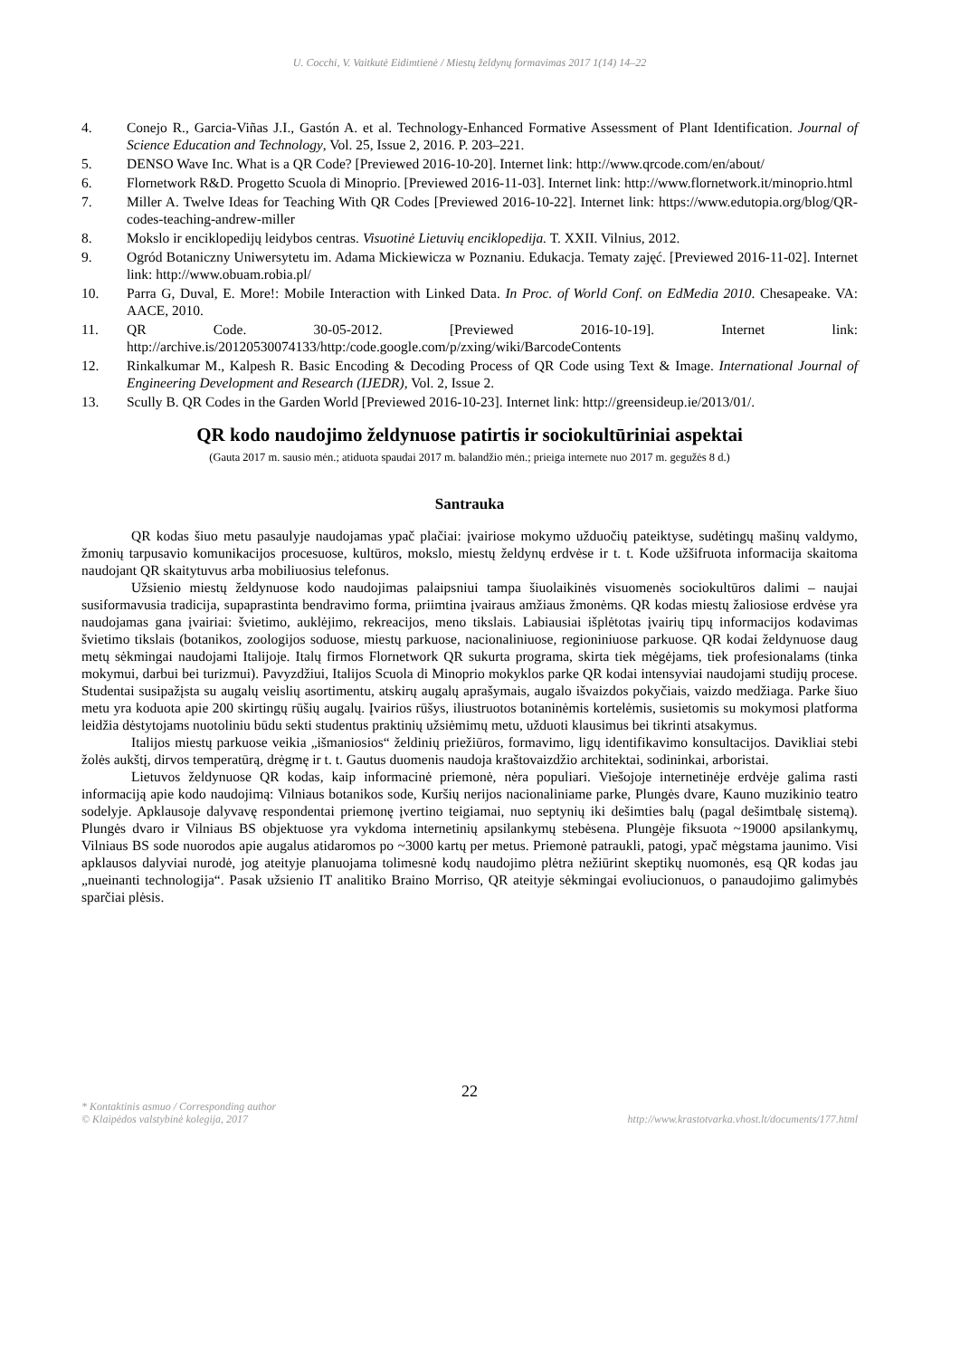U. Cocchi, V. Vaitkutė Eidimtienė / Miestų želdynų formavimas 2017 1(14) 14–22
4. Conejo R., Garcia-Viñas J.I., Gastón A. et al. Technology-Enhanced Formative Assessment of Plant Identification. Journal of Science Education and Technology, Vol. 25, Issue 2, 2016. P. 203–221.
5. DENSO Wave Inc. What is a QR Code? [Previewed 2016-10-20]. Internet link: http://www.qrcode.com/en/about/
6. Flornetwork R&D. Progetto Scuola di Minoprio. [Previewed 2016-11-03]. Internet link: http://www.flornetwork.it/minoprio.html
7. Miller A. Twelve Ideas for Teaching With QR Codes [Previewed 2016-10-22]. Internet link: https://www.edutopia.org/blog/QR-codes-teaching-andrew-miller
8. Mokslo ir enciklopedijų leidybos centras. Visuotinė Lietuvių enciklopedija. T. XXII. Vilnius, 2012.
9. Ogród Botaniczny Uniwersytetu im. Adama Mickiewicza w Poznaniu. Edukacja. Tematy zajęć. [Previewed 2016-11-02]. Internet link: http://www.obuam.robia.pl/
10. Parra G, Duval, E. More!: Mobile Interaction with Linked Data. In Proc. of World Conf. on EdMedia 2010. Chesapeake. VA: AACE, 2010.
11. QR Code. 30-05-2012. [Previewed 2016-10-19]. Internet link: http://archive.is/20120530074133/http:/code.google.com/p/zxing/wiki/BarcodeContents
12. Rinkalkumar M., Kalpesh R. Basic Encoding & Decoding Process of QR Code using Text & Image. International Journal of Engineering Development and Research (IJEDR), Vol. 2, Issue 2.
13. Scully B. QR Codes in the Garden World [Previewed 2016-10-23]. Internet link: http://greensideup.ie/2013/01/.
QR kodo naudojimo želdynuose patirtis ir sociokultūriniai aspektai
(Gauta 2017 m. sausio mėn.; atiduota spaudai 2017 m. balandžio mėn.; prieiga internete nuo 2017 m. gegužės 8 d.)
Santrauka
QR kodas šiuo metu pasaulyje naudojamas ypač plačiai: įvairiose mokymo užduočių pateiktyse, sudėtingų mašinų valdymo, žmonių tarpusavio komunikacijos procesuose, kultūros, mokslo, miestų želdynų erdvėse ir t. t. Kode užšifruota informacija skaitoma naudojant QR skaitytuvus arba mobiliuosius telefonus.
Užsienio miestų želdynuose kodo naudojimas palaipsniui tampa šiuolaikinės visuomenės sociokultūros dalimi – naujai susiformavusia tradicija, supaprastinta bendravimo forma, priimtina įvairaus amžiaus žmonėms. QR kodas miestų žaliosiose erdvėse yra naudojamas gana įvairiai: švietimo, auklėjimo, rekreacijos, meno tikslais. Labiausiai išplėtotas įvairių tipų informacijos kodavimas švietimo tikslais (botanikos, zoologijos soduose, miestų parkuose, nacionaliniuose, regioniniuose parkuose. QR kodai želdynuose daug metų sėkmingai naudojami Italijoje. Italų firmos Flornetwork QR sukurta programa, skirta tiek mėgėjams, tiek profesionalams (tinka mokymui, darbui bei turizmui). Pavyzdžiui, Italijos Scuola di Minoprio mokyklos parke QR kodai intensyviai naudojami studijų procese. Studentai susipažįsta su augalų veislių asortimentu, atskirų augalų aprašymais, augalo išvaizdos pokyčiais, vaizdo medžiaga. Parke šiuo metu yra koduota apie 200 skirtingų rūšių augalų. Įvairios rūšys, iliustruotos botaninėmis kortelėmis, susietomis su mokymosi platforma leidžia dėstytojams nuotoliniu būdu sekti studentus praktinių užsiėmimų metu, užduoti klausimus bei tikrinti atsakymus.
Italijos miestų parkuose veikia „išmaniosios“ želdinių priežiūros, formavimo, ligų identifikavimo konsultacijos. Davikliai stebi žolės aukštį, dirvos temperatūrą, drėgmę ir t. t. Gautus duomenis naudoja kraštovaizdžio architektai, sodininkai, arboristai.
Lietuvos želdynuose QR kodas, kaip informacinė priemonė, nėra populiari. Viešojoje internetinėje erdvėje galima rasti informaciją apie kodo naudojimą: Vilniaus botanikos sode, Kuršių nerijos nacionaliniame parke, Plungės dvare, Kauno muzikinio teatro sodelyje. Apklausoje dalyvavę respondentai priemonę įvertino teigiamai, nuo septynių iki dešimties balų (pagal dešimtbalę sistemą). Plungės dvaro ir Vilniaus BS objektuose yra vykdoma internetinių apsilankymų stebėsena. Plungėje fiksuota ~19000 apsilankymų, Vilniaus BS sode nuorodos apie augalus atidaromos po ~3000 kartų per metus. Priemonė patraukli, patogi, ypač mėgstama jaunimo. Visi apklausos dalyviai nurodė, jog ateityje planuojama tolimesnė kodų naudojimo plėtra nežiūrint skeptikų nuomonės, esą QR kodas jau „nueinanti technologija“. Pasak užsienio IT analitiko Braino Morriso, QR ateityje sėkmingai evoliucionuos, o panaudojimo galimybės sparčiai plėsis.
22
* Kontaktinis asmuo / Corresponding author
© Klaipėdos valstybinė kolegija, 2017
http://www.krastotvarka.vhost.lt/documents/177.html